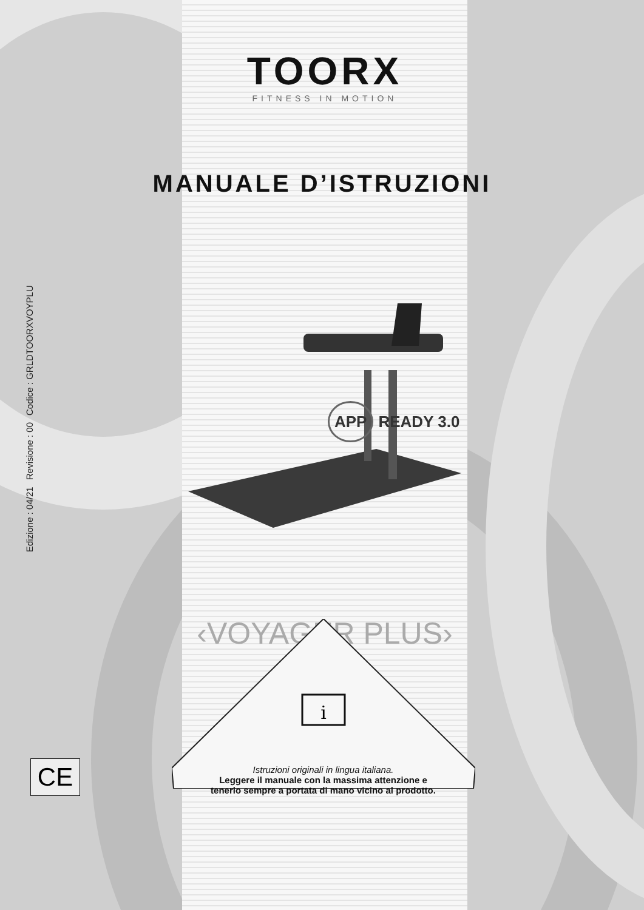TOORX
FITNESS IN MOTION
MANUALE D’ISTRUZIONI
Edizione : 04/21 Revisione : 00 Codice : GRLDTOORXVOYPLU
APP READY 3.0
‹VOYAGER PLUS›
i
Istruzioni originali in lingua italiana.
Leggere il manuale con la massima attenzione e
tenerlo sempre a portata di mano vicino al prodotto.
CE